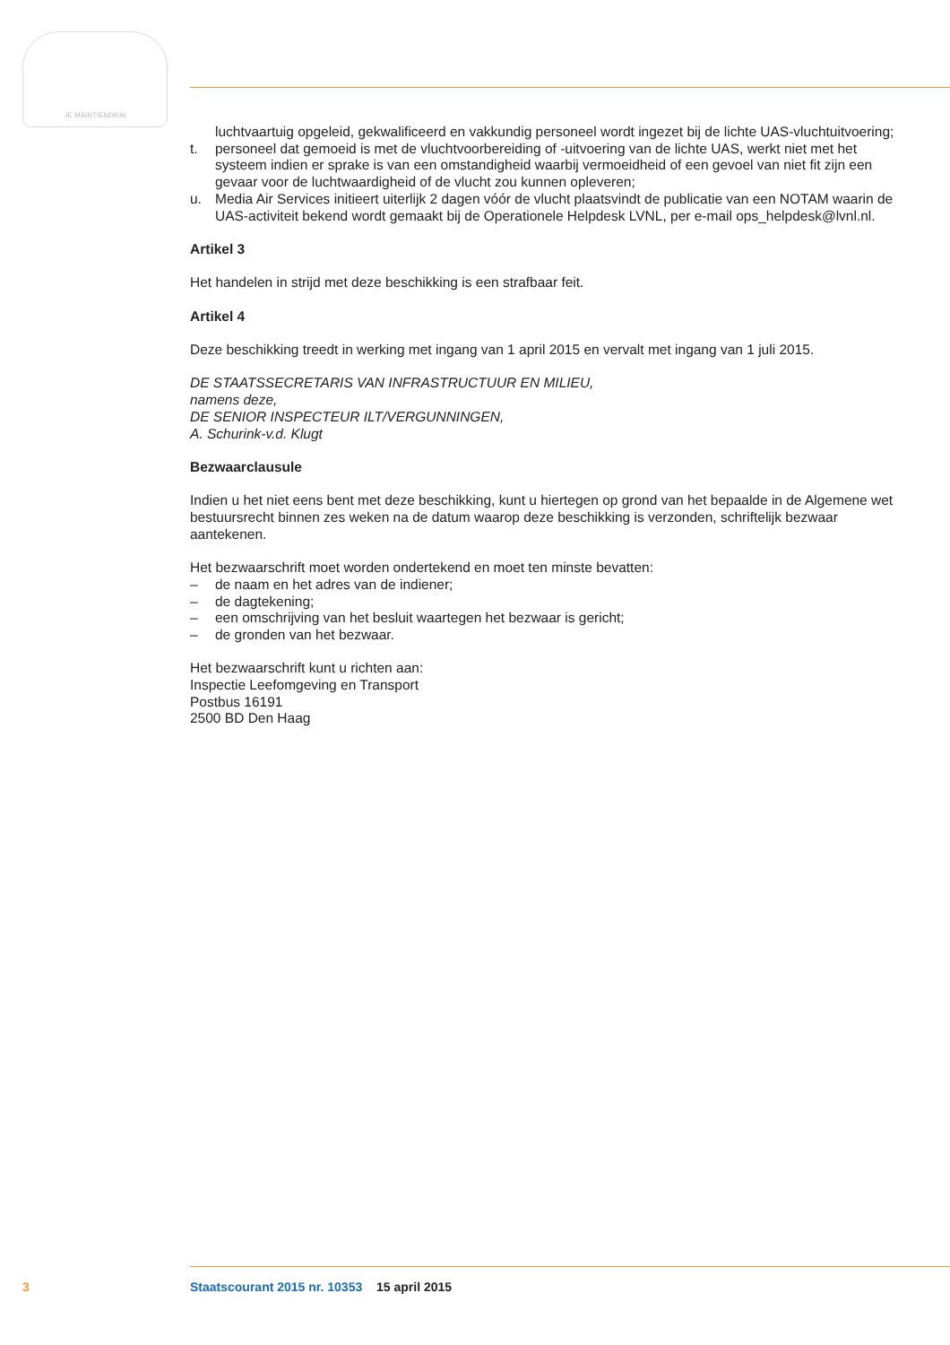JE MAINTIENDRAI
luchtvaartuig opgeleid, gekwalificeerd en vakkundig personeel wordt ingezet bij de lichte UAS-vluchtuitvoering;
t. personeel dat gemoeid is met de vluchtvoorbereiding of -uitvoering van de lichte UAS, werkt niet met het systeem indien er sprake is van een omstandigheid waarbij vermoeidheid of een gevoel van niet fit zijn een gevaar voor de luchtwaardigheid of de vlucht zou kunnen opleveren;
u. Media Air Services initieert uiterlijk 2 dagen vóór de vlucht plaatsvindt de publicatie van een NOTAM waarin de UAS-activiteit bekend wordt gemaakt bij de Operationele Helpdesk LVNL, per e-mail ops_helpdesk@lvnl.nl.
Artikel 3
Het handelen in strijd met deze beschikking is een strafbaar feit.
Artikel 4
Deze beschikking treedt in werking met ingang van 1 april 2015 en vervalt met ingang van 1 juli 2015.
DE STAATSSECRETARIS VAN INFRASTRUCTUUR EN MILIEU,
namens deze,
DE SENIOR INSPECTEUR ILT/VERGUNNINGEN,
A. Schurink-v.d. Klugt
Bezwaarclausule
Indien u het niet eens bent met deze beschikking, kunt u hiertegen op grond van het bepaalde in de Algemene wet bestuursrecht binnen zes weken na de datum waarop deze beschikking is verzonden, schriftelijk bezwaar aantekenen.
Het bezwaarschrift moet worden ondertekend en moet ten minste bevatten:
– de naam en het adres van de indiener;
– de dagtekening;
– een omschrijving van het besluit waartegen het bezwaar is gericht;
– de gronden van het bezwaar.
Het bezwaarschrift kunt u richten aan:
Inspectie Leefomgeving en Transport
Postbus 16191
2500 BD Den Haag
3 Staatscourant 2015 nr. 10353 15 april 2015